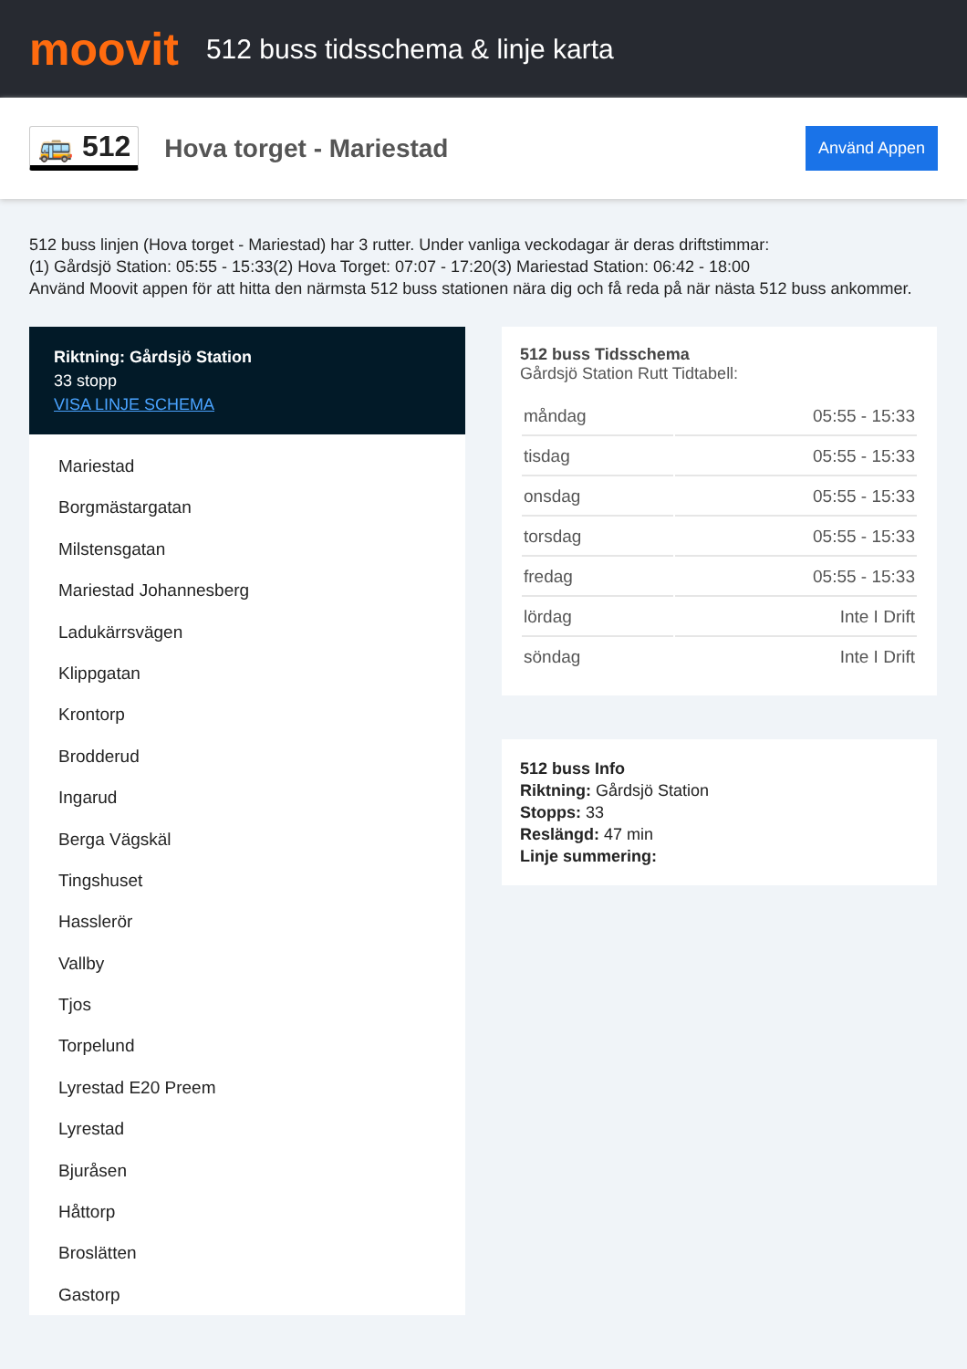moovit
512 buss tidsschema & linje karta
🚌 512 Hova torget - Mariestad
Använd Appen
512 buss linjen (Hova torget - Mariestad) har 3 rutter. Under vanliga veckodagar är deras driftstimmar:
(1) Gårdsjö Station: 05:55 - 15:33(2) Hova Torget: 07:07 - 17:20(3) Mariestad Station: 06:42 - 18:00
Använd Moovit appen för att hitta den närmsta 512 buss stationen nära dig och få reda på när nästa 512 buss ankommer.
Riktning: Gårdsjö Station
33 stopp
VISA LINJE SCHEMA
Mariestad
Borgmästargatan
Milstensgatan
Mariestad Johannesberg
Ladukärrsvägen
Klippgatan
Krontorp
Brodderud
Ingarud
Berga Vägskäl
Tingshuset
Hasslerör
Vallby
Tjos
Torpelund
Lyrestad E20 Preem
Lyrestad
Bjuråsen
Håttorp
Broslätten
Gastorp
512 buss Tidsschema
Gårdsjö Station Rutt Tidtabell:
| måndag | 05:55 - 15:33 |
| tisdag | 05:55 - 15:33 |
| onsdag | 05:55 - 15:33 |
| torsdag | 05:55 - 15:33 |
| fredag | 05:55 - 15:33 |
| lördag | Inte I Drift |
| söndag | Inte I Drift |
512 buss Info
Riktning: Gårdsjö Station
Stopps: 33
Reslängd: 47 min
Linje summering: